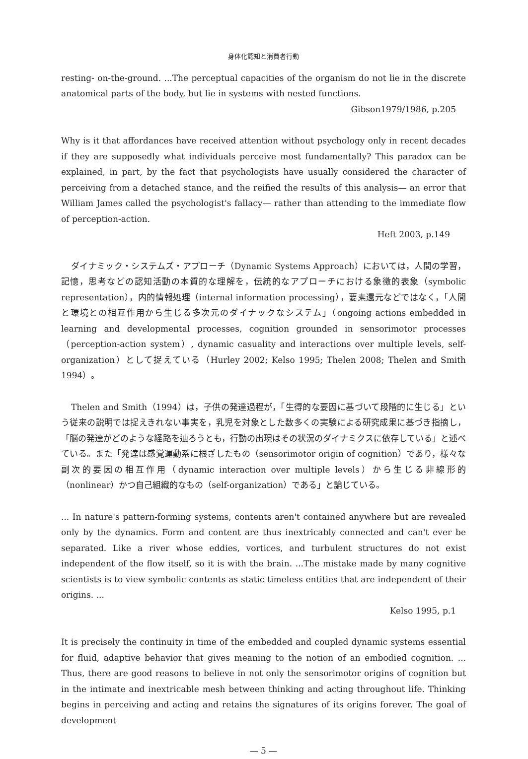身体化認知と消費者行動
resting- on-the-ground. ...The perceptual capacities of the organism do not lie in the discrete anatomical parts of the body, but lie in systems with nested functions.
Gibson1979/1986, p.205
Why is it that affordances have received attention without psychology only in recent decades if they are supposedly what individuals perceive most fundamentally? This paradox can be explained, in part, by the fact that psychologists have usually considered the character of perceiving from a detached stance, and the reified the results of this analysis— an error that William James called the psychologist's fallacy— rather than attending to the immediate flow of perception-action.
Heft 2003, p.149
ダイナミック・システムズ・アプローチ（Dynamic Systems Approach）においては，人間の学習，記憶，思考などの認知活動の本質的な理解を，伝統的なアプローチにおける象徴的表象（symbolic representation），内的情報処理（internal information processing），要素還元などではなく，「人間と環境との相互作用から生じる多次元のダイナックなシステム」（ongoing actions embedded in learning and developmental processes, cognition grounded in sensorimotor processes（perception-action system）, dynamic casuality and interactions over multiple levels, self-organization）として捉えている（Hurley 2002; Kelso 1995; Thelen 2008; Thelen and Smith 1994）。
Thelen and Smith（1994）は，子供の発達過程が，「生得的な要因に基づいて段階的に生じる」という従来の説明では捉えきれない事実を，乳児を対象とした数多くの実験による研究成果に基づき指摘し，「脳の発達がどのような経路を辿ろうとも，行動の出現はその状況のダイナミクスに依存している」と述べている。また「発達は感覚運動系に根ざしたもの（sensorimotor origin of cognition）であり，様々な副次的要因の相互作用（dynamic interaction over multiple levels）から生じる非線形的（nonlinear）かつ自己組織的なもの（self-organization）である」と論じている。
... In nature's pattern-forming systems, contents aren't contained anywhere but are revealed only by the dynamics. Form and content are thus inextricably connected and can't ever be separated. Like a river whose eddies, vortices, and turbulent structures do not exist independent of the flow itself, so it is with the brain. ...The mistake made by many cognitive scientists is to view symbolic contents as static timeless entities that are independent of their origins. ...
Kelso 1995, p.1
It is precisely the continuity in time of the embedded and coupled dynamic systems essential for fluid, adaptive behavior that gives meaning to the notion of an embodied cognition. ... Thus, there are good reasons to believe in not only the sensorimotor origins of cognition but in the intimate and inextricable mesh between thinking and acting throughout life. Thinking begins in perceiving and acting and retains the signatures of its origins forever. The goal of development
— 5 —